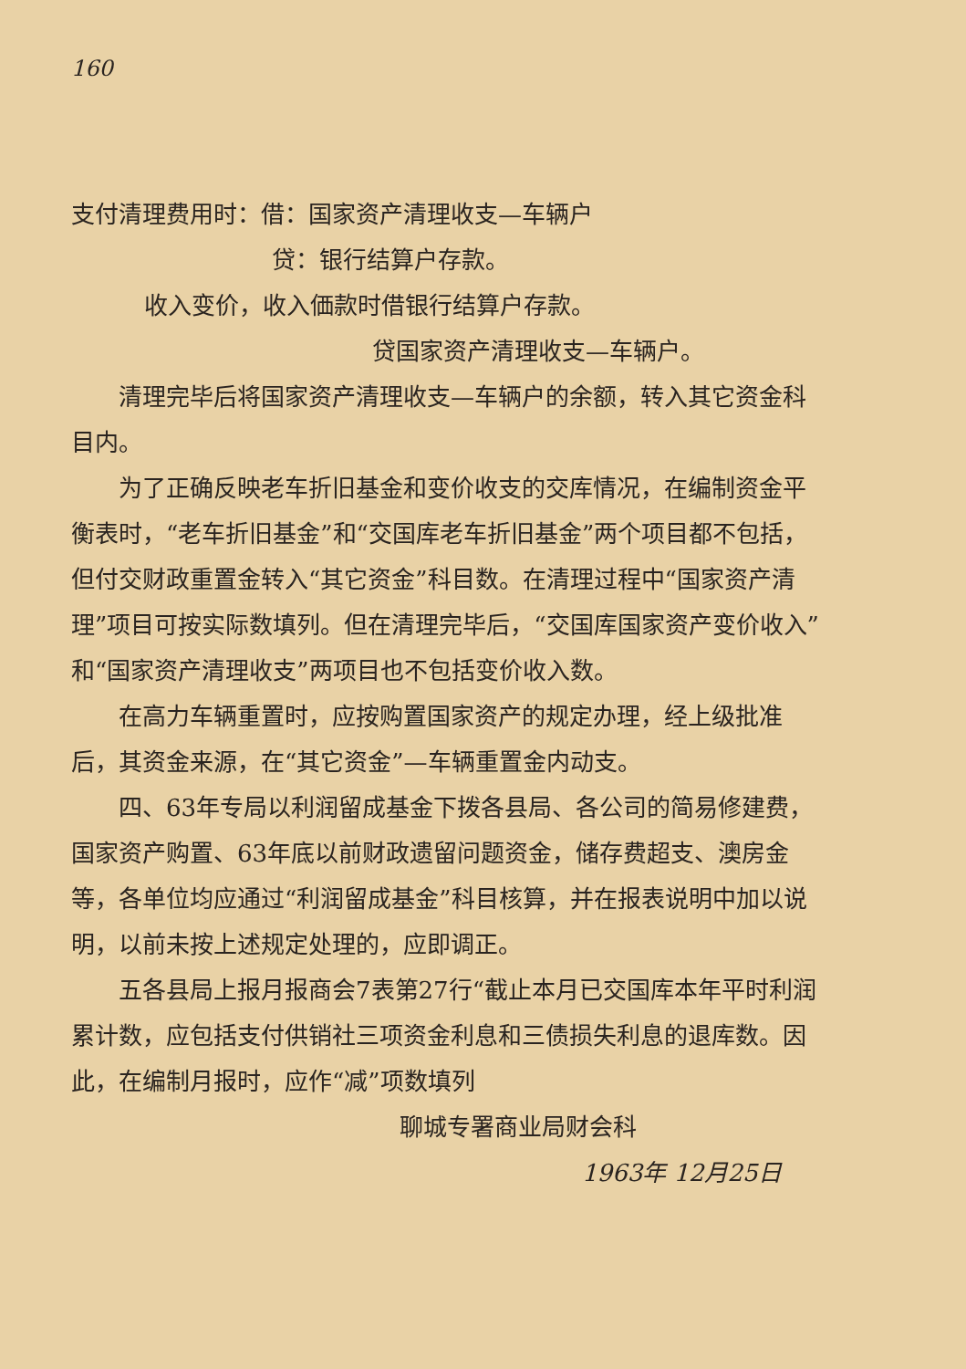160
支付清理费用时：借：国家资产清理收支—车辆户
贷：银行结算户存款。
收入变价，收入価款时借银行结算户存款。
贷国家资产清理收支—车辆户。
清理完毕后将国家资产清理收支—车辆户的余额，转入其它资金科目内。
为了正确反映老车折旧基金和变价收支的交库情况，在编制资金平衡表时，“老车折旧基金”和“交国库老车折旧基金”两个项目都不包括，但付交财政重置金转入“其它资金”科目数。在清理过程中“国家资产清理”项目可按实际数填列。但在清理完毕后，“交国库国家资产变价收入”和“国家资产清理收支”两项目也不包括变价收入数。
在高力车辆重置时，应按购置国家资产的规定办理，经上级批准后，其资金来源，在“其它资金”—车辆重置金内动支。
四、63年专局以利润留成基金下拨各县局、各公司的简易修建费，国家资产购置、63年底以前财政遗留问题资金，储存费超支、澳房金等，各单位均应通过“利润留成基金”科目核算，并在报表说明中加以说明，以前未按上述规定处理的，应即调正。
五各县局上报月报商会7表第27行“截止本月已交国库本年平时利润累计数，应包括支付供销社三项资金利息和三债损失利息的退库数。因此，在编制月报时，应作“减”项数填列
聊城专署商业局财会科
1963年 12月25日